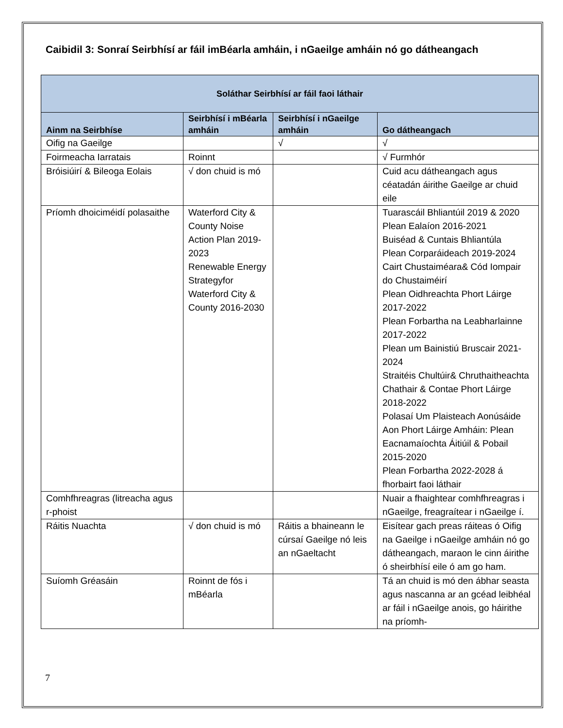Caibidil 3: Sonraí Seirbhísí ar fáil imBéarla amháin, i nGaeilge amháin nó go dátheangach
| Soláthar Seirbhísí ar fáil faoi láthair | | | |
| --- | --- | --- | --- |
| Ainm na Seirbhíse | Seirbhísí i mBéarla amháin | Seirbhísí i nGaeilge amháin | Go dátheangach |
| Oifig na Gaeilge | | √ | √ |
| Foirmeacha Iarratais | Roinnt | | √ Furmhór |
| Bróisiúirí & Bileoga Eolais | √ don chuid is mó | | Cuid acu dátheangach agus céatadán áirithe Gaeilge ar chuid eile |
| Príomh dhoiciméidí polasaithe | Waterford City & County Noise Action Plan 2019-2023 Renewable Energy Strategyfor Waterford City & County 2016-2030 | | Tuarascáil Bhliantúil 2019 & 2020 Plean Ealaíon 2016-2021 Buiséad & Cuntais Bhliantúla Plean Corparáideach 2019-2024 Cairt Chustaiméara& Cód Iompair do Chustaiméirí Plean Oidhreachta Phort Láirge 2017-2022 Plean Forbartha na Leabharlainne 2017-2022 Plean um Bainistiú Bruscair 2021-2024 Straitéis Chultúir& Chruthaitheachta Chathair & Contae Phort Láirge 2018-2022 Polasaí Um Plaisteach Aonúsáide Aon Phort Láirge Amháin: Plean Eacnamaíochta Áitiúil & Pobail 2015-2020 Plean Forbartha 2022-2028 á fhorbairt faoi láthair |
| Comhfhreagras (litreacha agus r-phoist | | | Nuair a fhaightear comhfhreagras i nGaeilge, freagraítear i nGaeilge í. |
| Ráitis Nuachta | √ don chuid is mó | Ráitis a bhaineann le cúrsaí Gaeilge nó leis an nGaeltacht | Eisítear gach preas ráiteas ó Oifig na Gaeilge i nGaeilge amháin nó go dátheangach, maraon le cinn áirithe ó sheirbhísí eile ó am go ham. |
| Suíomh Gréasáin | Roinnt de fós i mBéarla | | Tá an chuid is mó den ábhar seasta agus nascanna ar an gcéad leibhéal ar fáil i nGaeilge anois, go háirithe na príomh- |
7